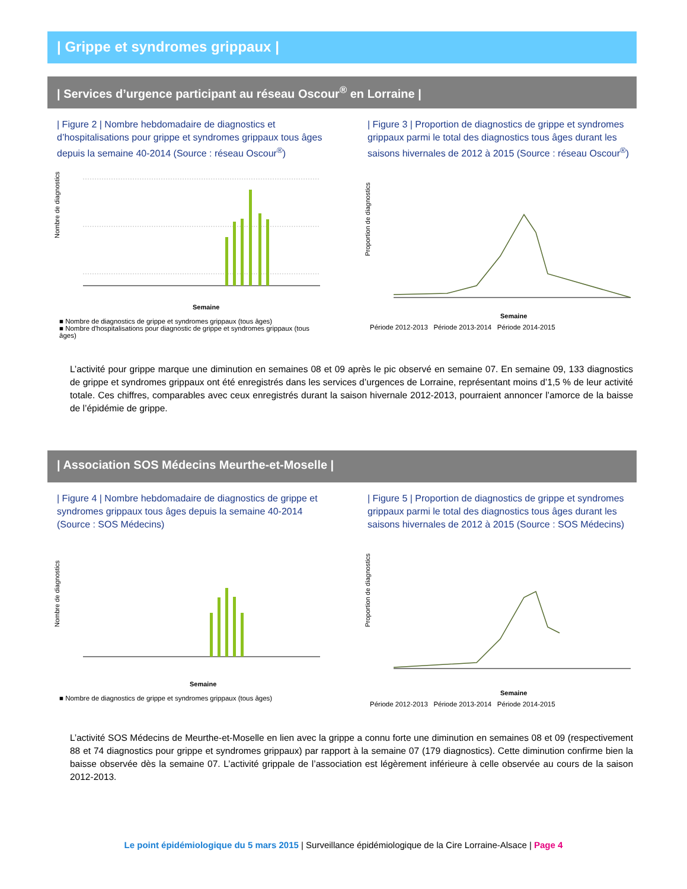| Grippe et syndromes grippaux |
| Services d’urgence participant au réseau Oscour<sup>®</sup> en Lorraine |
| Figure 2 | Nombre hebdomadaire de diagnostics et d’hospitalisations pour grippe et syndromes grippaux tous âges depuis la semaine 40-2014 (Source : réseau Oscour<sup>®</sup>)
Nombre de diagnostics
Semaine
■ Nombre de diagnostics de grippe et syndromes grippaux (tous âges)
■ Nombre d'hospitalisations pour diagnostic de grippe et syndromes grippaux (tous âges)
| Figure 3 | Proportion de diagnostics de grippe et syndromes grippaux parmi le total des diagnostics tous âges durant les saisons hivernales de 2012 à 2015 (Source : réseau Oscour<sup>®</sup>)
Proportion de diagnostics
Semaine
Période 2012-2013 Période 2013-2014 Période 2014-2015
L’activité pour grippe marque une diminution en semaines 08 et 09 après le pic observé en semaine 07. En semaine 09, 133 diagnostics de grippe et syndromes grippaux ont été enregistrés dans les services d’urgences de Lorraine, représentant moins d’1,5 % de leur activité totale. Ces chiffres, comparables avec ceux enregistrés durant la saison hivernale 2012-2013, pourraient annoncer l’amorce de la baisse de l’épidémie de grippe.
| Association SOS Médecins Meurthe-et-Moselle |
| Figure 4 | Nombre hebdomadaire de diagnostics de grippe et syndromes grippaux tous âges depuis la semaine 40-2014 (Source : SOS Médecins)
Nombre de diagnostics
Semaine
■ Nombre de diagnostics de grippe et syndromes grippaux (tous âges)
| Figure 5 | Proportion de diagnostics de grippe et syndromes grippaux parmi le total des diagnostics tous âges durant les saisons hivernales de 2012 à 2015 (Source : SOS Médecins)
Proportion de diagnostics
Semaine
Période 2012-2013 Période 2013-2014 Période 2014-2015
L’activité SOS Médecins de Meurthe-et-Moselle en lien avec la grippe a connu forte une diminution en semaines 08 et 09 (respectivement 88 et 74 diagnostics pour grippe et syndromes grippaux) par rapport à la semaine 07 (179 diagnostics). Cette diminution confirme bien la baisse observée dès la semaine 07. L’activité grippale de l’association est légèrement inférieure à celle observée au cours de la saison 2012-2013.
Le point épidémiologique du 5 mars 2015 | Surveillance épidémiologique de la Cire Lorraine-Alsace | Page 4